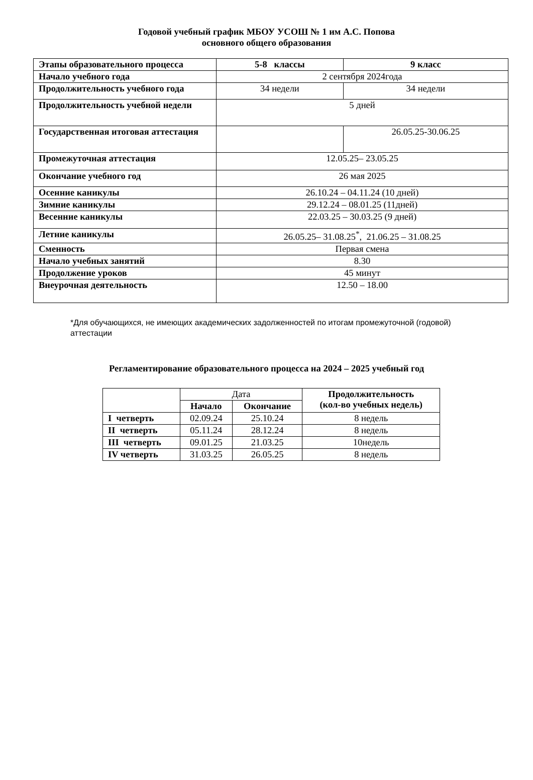Годовой учебный график МБОУ УСОШ № 1 им А.С. Попова
основного общего образования
| Этапы образовательного процесса | 5-8 классы | 9 класс |
| Начало учебного года | 2 сентября 2024года | |
| Продолжительность учебного года | 34 недели | 34 недели |
| Продолжительность учебной недели | 5 дней | |
| Государственная итоговая аттестация | | 26.05.25-30.06.25 |
| Промежуточная аттестация | 12.05.25– 23.05.25 | |
| Окончание учебного год | 26 мая 2025 | |
| Осенние каникулы | 26.10.24 – 04.11.24 (10 дней) | |
| Зимние каникулы | 29.12.24 – 08.01.25 (11дней) | |
| Весенние каникулы | 22.03.25 – 30.03.25 (9 дней) | |
| Летние каникулы | 26.05.25– 31.08.25<sup>*</sup>, 21.06.25 – 31.08.25 | |
| Сменность | Первая смена | |
| Начало учебных занятий | 8.30 | |
| Продолжение уроков | 45 минут | |
| Внеурочная деятельность | 12.50 – 18.00 | |
*Для обучающихся, не имеющих академических задолженностей по итогам промежуточной (годовой) аттестации
Регламентирование образовательного процесса на 2024 – 2025 учебный год
| | Дата | | Продолжительность (кол-во учебных недель) |
| --- | --- | --- | --- |
| | Начало | Окончание | |
| I четверть | 02.09.24 | 25.10.24 | 8 недель |
| II четверть | 05.11.24 | 28.12.24 | 8 недель |
| III четверть | 09.01.25 | 21.03.25 | 10недель |
| IV четверть | 31.03.25 | 26.05.25 | 8 недель |